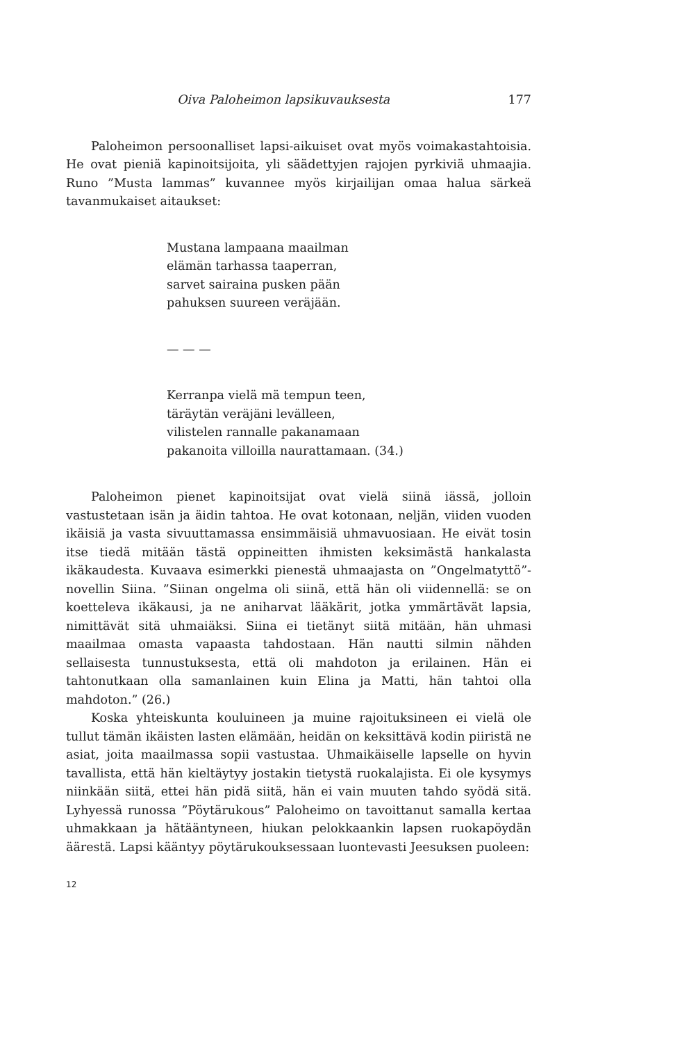Oiva Paloheimon lapsikuvauksesta 177
Paloheimon persoonalliset lapsi-aikuiset ovat myös voimakastahtoisia. He ovat pieniä kapinoitsijoita, yli säädettyjen rajojen pyrkiviä uhmaajia. Runo ”Musta lammas” kuvannee myös kirjailijan omaa halua särkeä tavanmukaiset aitaukset:
Mustana lampaana maailman
elämän tarhassa taaperran,
sarvet sairaina pusken pään
pahuksen suureen veräjään.
— — —
Kerranpa vielä mä tempun teen,
täräytän veräjäni levälleen,
vilistelen rannalle pakanamaan
pakanoita villoilla naurattamaan. (34.)
Paloheimon pienet kapinoitsijat ovat vielä siinä iässä, jolloin vastustetaan isän ja äidin tahtoa. He ovat kotonaan, neljän, viiden vuoden ikäisiä ja vasta sivuuttamassa ensimmäisiä uhmavuosiaan. He eivät tosin itse tiedä mitään tästä oppineitten ihmisten keksimästä hankalasta ikäkaudesta. Kuvaava esimerkki pienestä uhmaajasta on ”Ongelmatyttö”-novellin Siina. ”Siinan ongelma oli siinä, että hän oli viidennellä: se on koetteleva ikäkausi, ja ne aniharvat lääkärit, jotka ymmärtävät lapsia, nimittävät sitä uhmaiäksi. Siina ei tietänyt siitä mitään, hän uhmasi maailmaa omasta vapaasta tahdostaan. Hän nautti silmin nähden sellaisesta tunnustuksesta, että oli mahdoton ja erilainen. Hän ei tahtonutkaan olla samanlainen kuin Elina ja Matti, hän tahtoi olla mahdoton.” (26.)
Koska yhteiskunta kouluineen ja muine rajoituksineen ei vielä ole tullut tämän ikäisten lasten elämään, heidän on keksittävä kodin piiristä ne asiat, joita maailmassa sopii vastustaa. Uhmaikäiselle lapselle on hyvin tavallista, että hän kieltäytyy jostakin tietystä ruokalajista. Ei ole kysymys niinkään siitä, ettei hän pidä siitä, hän ei vain muuten tahdo syödä sitä. Lyhyessä runossa ”Pöytärukous” Paloheimo on tavoittanut samalla kertaa uhmakkaan ja hätääntyneen, hiukan pelokkaankin lapsen ruokapöydän äärestä. Lapsi kääntyy pöytärukouksessaan luontevasti Jeesuksen puoleen:
12